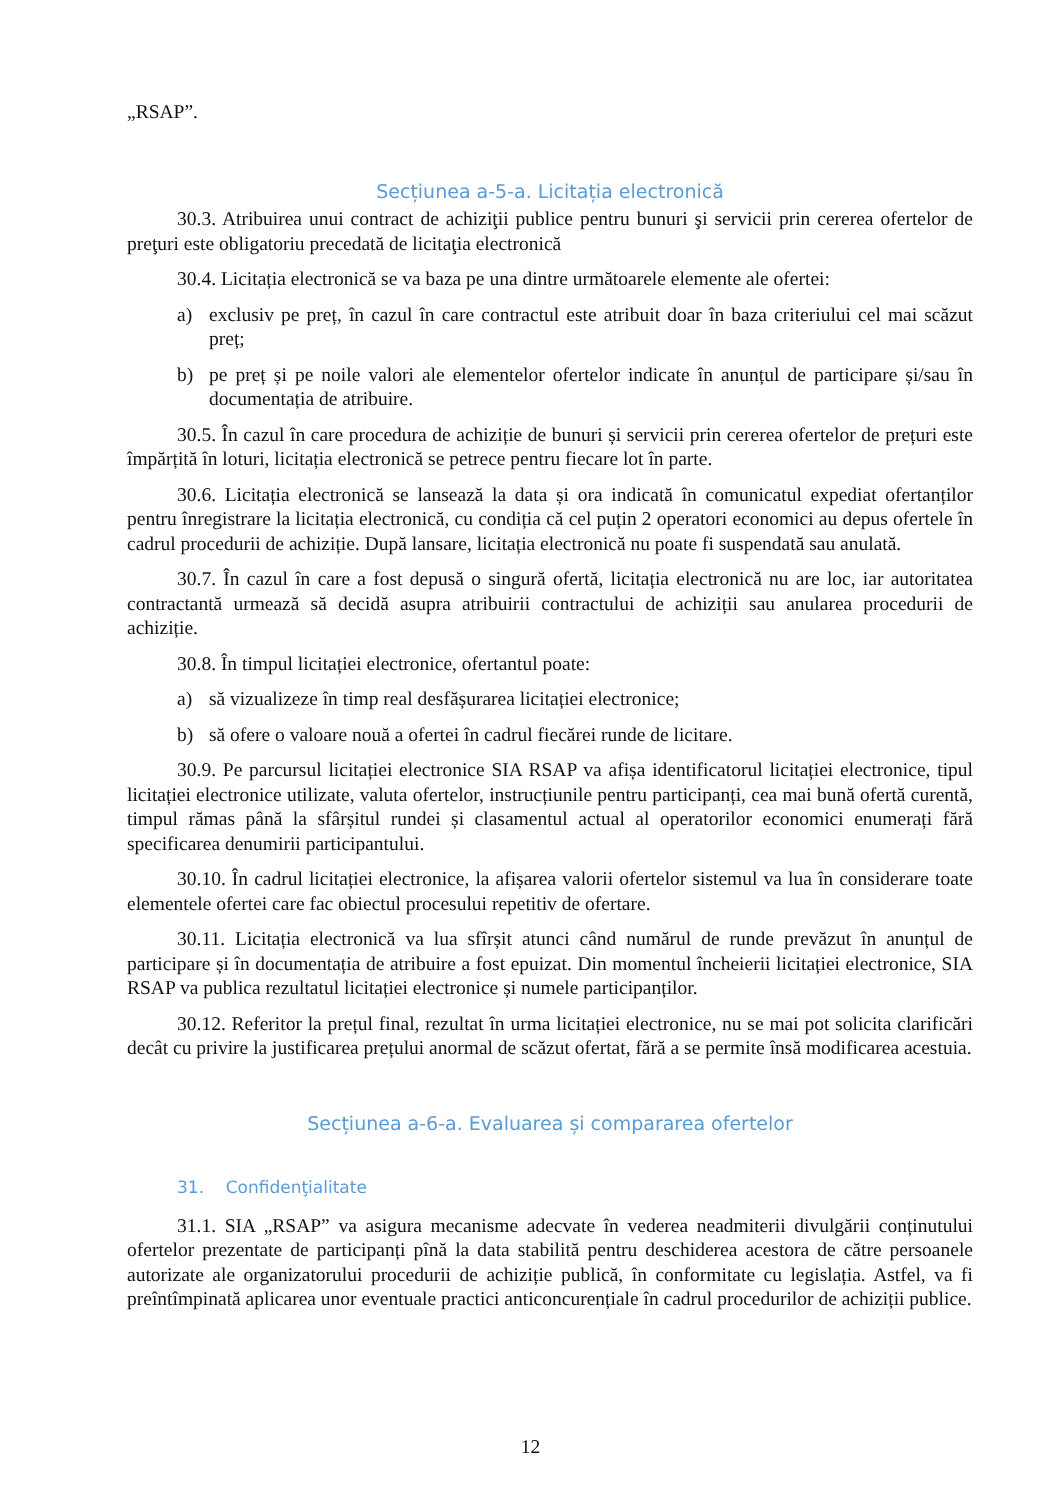„RSAP”.
Secțiunea a-5-a. Licitația electronică
30.3. Atribuirea unui contract de achiziţii publice pentru bunuri şi servicii prin cererea ofertelor de preţuri este obligatoriu precedată de licitaţia electronică
30.4. Licitația electronică se va baza pe una dintre următoarele elemente ale ofertei:
a) exclusiv pe preț, în cazul în care contractul este atribuit doar în baza criteriului cel mai scăzut preț;
b) pe preț și pe noile valori ale elementelor ofertelor indicate în anunțul de participare și/sau în documentația de atribuire.
30.5. În cazul în care procedura de achiziție de bunuri și servicii prin cererea ofertelor de prețuri este împărțită în loturi, licitația electronică se petrece pentru fiecare lot în parte.
30.6. Licitația electronică se lansează la data și ora indicată în comunicatul expediat ofertanților pentru înregistrare la licitația electronică, cu condiția că cel puțin 2 operatori economici au depus ofertele în cadrul procedurii de achiziție. După lansare, licitația electronică nu poate fi suspendată sau anulată.
30.7. În cazul în care a fost depusă o singură ofertă, licitația electronică nu are loc, iar autoritatea contractantă urmează să decidă asupra atribuirii contractului de achiziții sau anularea procedurii de achiziție.
30.8. În timpul licitației electronice, ofertantul poate:
a) să vizualizeze în timp real desfășurarea licitației electronice;
b) să ofere o valoare nouă a ofertei în cadrul fiecărei runde de licitare.
30.9. Pe parcursul licitației electronice SIA RSAP va afișa identificatorul licitației electronice, tipul licitației electronice utilizate, valuta ofertelor, instrucțiunile pentru participanți, cea mai bună ofertă curentă, timpul rămas până la sfârșitul rundei și clasamentul actual al operatorilor economici enumerați fără specificarea denumirii participantului.
30.10. În cadrul licitației electronice, la afișarea valorii ofertelor sistemul va lua în considerare toate elementele ofertei care fac obiectul procesului repetitiv de ofertare.
30.11. Licitația electronică va lua sfîrșit atunci când numărul de runde prevăzut în anunțul de participare și în documentația de atribuire a fost epuizat. Din momentul încheierii licitației electronice, SIA RSAP va publica rezultatul licitației electronice și numele participanților.
30.12. Referitor la prețul final, rezultat în urma licitației electronice, nu se mai pot solicita clarificări decât cu privire la justificarea prețului anormal de scăzut ofertat, fără a se permite însă modificarea acestuia.
Secțiunea a-6-a. Evaluarea și compararea ofertelor
31. Confidenţialitate
31.1. SIA „RSAP” va asigura mecanisme adecvate în vederea neadmiterii divulgării conținutului ofertelor prezentate de participanți pînă la data stabilită pentru deschiderea acestora de către persoanele autorizate ale organizatorului procedurii de achiziție publică, în conformitate cu legislația. Astfel, va fi preîntîmpinată aplicarea unor eventuale practici anticoncurențiale în cadrul procedurilor de achiziții publice.
12